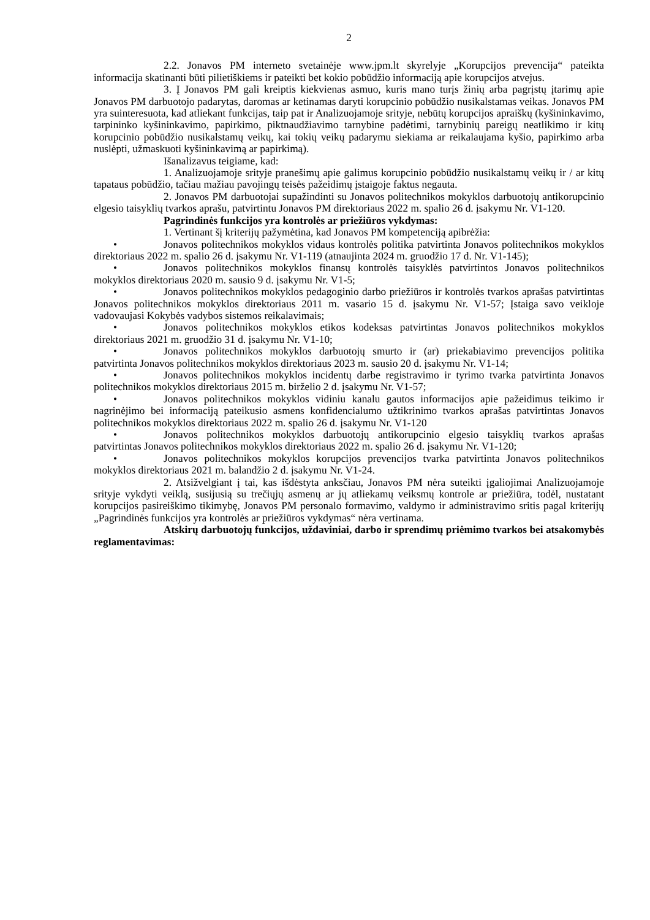2
2.2. Jonavos PM interneto svetainėje www.jpm.lt skyrelyje „Korupcijos prevencija“ pateikta informacija skatinanti būti pilietiškiems ir pateikti bet kokio pobūdžio informaciją apie korupcijos atvejus.
3. Į Jonavos PM gali kreiptis kiekvienas asmuo, kuris mano turįs žinių arba pagrįstų įtarimų apie Jonavos PM darbuotojo padarytas, daromas ar ketinamas daryti korupcinio pobūdžio nusikalstamas veikas. Jonavos PM yra suinteresuota, kad atliekant funkcijas, taip pat ir Analizuojamoje srityje, nebūtų korupcijos apraiškų (kyšininkavimo, tarpininko kyšininkavimo, papirkimo, piktnaudžiavimo tarnybine padėtimi, tarnybinių pareigų neatlikimo ir kitų korupcinio pobūdžio nusikalstamų veikų, kai tokių veikų padarymu siekiama ar reikalaujama kyšio, papirkimo arba nuslėpti, užmaskuoti kyšininkavimą ar papirkimą).
Išanalizavus teigiame, kad:
1. Analizuojamoje srityje pranešimų apie galimus korupcinio pobūdžio nusikalstamų veikų ir / ar kitų tapataus pobūdžio, tačiau mažiau pavojingų teisės pažeidimų įstaigoje faktus negauta.
2. Jonavos PM darbuotojai supažindinti su Jonavos politechnikos mokyklos darbuotojų antikorupcinio elgesio taisyklių tvarkos aprašu, patvirtintu Jonavos PM direktoriaus 2022 m. spalio 26 d. įsakymu Nr. V1-120.
Pagrindinės funkcijos yra kontrolės ar priežiūros vykdymas:
1. Vertinant šį kriterijų pažymėtina, kad Jonavos PM kompetenciją apibrėžia:
• Jonavos politechnikos mokyklos vidaus kontrolės politika patvirtinta Jonavos politechnikos mokyklos direktoriaus 2022 m. spalio 26 d. įsakymu Nr. V1-119 (atnaujinta 2024 m. gruodžio 17 d. Nr. V1-145);
• Jonavos politechnikos mokyklos finansų kontrolės taisyklės patvirtintos Jonavos politechnikos mokyklos direktoriaus 2020 m. sausio 9 d. įsakymu Nr. V1-5;
• Jonavos politechnikos mokyklos pedagoginio darbo priežiūros ir kontrolės tvarkos aprašas patvirtintas Jonavos politechnikos mokyklos direktoriaus 2011 m. vasario 15 d. įsakymu Nr. V1-57; Įstaiga savo veikloje vadovaujasi Kokybės vadybos sistemos reikalavimais;
• Jonavos politechnikos mokyklos etikos kodeksas patvirtintas Jonavos politechnikos mokyklos direktoriaus 2021 m. gruodžio 31 d. įsakymu Nr. V1-10;
• Jonavos politechnikos mokyklos darbuotojų smurto ir (ar) priekabiavimo prevencijos politika patvirtinta Jonavos politechnikos mokyklos direktoriaus 2023 m. sausio 20 d. įsakymu Nr. V1-14;
• Jonavos politechnikos mokyklos incidentų darbe registravimo ir tyrimo tvarka patvirtinta Jonavos politechnikos mokyklos direktoriaus 2015 m. birželio 2 d. įsakymu Nr. V1-57;
• Jonavos politechnikos mokyklos vidiniu kanalu gautos informacijos apie pažeidimus teikimo ir nagrinėjimo bei informaciją pateikusio asmens konfidencialumo užtikrinimo tvarkos aprašas patvirtintas Jonavos politechnikos mokyklos direktoriaus 2022 m. spalio 26 d. įsakymu Nr. V1-120
• Jonavos politechnikos mokyklos darbuotojų antikorupcinio elgesio taisyklių tvarkos aprašas patvirtintas Jonavos politechnikos mokyklos direktoriaus 2022 m. spalio 26 d. įsakymu Nr. V1-120;
• Jonavos politechnikos mokyklos korupcijos prevencijos tvarka patvirtinta Jonavos politechnikos mokyklos direktoriaus 2021 m. balandžio 2 d. įsakymu Nr. V1-24.
2. Atsižvelgiant į tai, kas išdėstyta anksčiau, Jonavos PM nėra suteikti įgaliojimai Analizuojamoje srityje vykdyti veiklą, susijusią su trečiųjų asmenų ar jų atliekamų veiksmų kontrole ar priežiūra, todėl, nustatant korupcijos pasireiškimo tikimybę, Jonavos PM personalo formavimo, valdymo ir administravimo sritis pagal kriterijų „Pagrindinės funkcijos yra kontrolės ar priežiūros vykdymas“ nėra vertinama.
Atskirų darbuotojų funkcijos, uždaviniai, darbo ir sprendimų priėmimo tvarkos bei atsakomybės reglamentavimas: